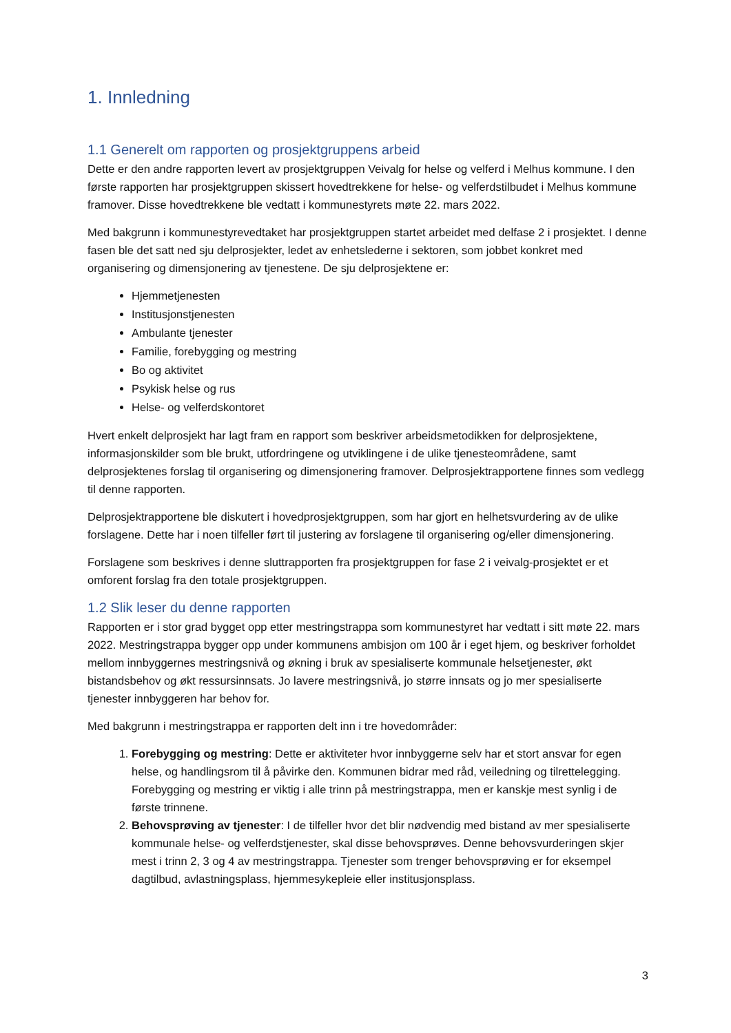1. Innledning
1.1 Generelt om rapporten og prosjektgruppens arbeid
Dette er den andre rapporten levert av prosjektgruppen Veivalg for helse og velferd i Melhus kommune. I den første rapporten har prosjektgruppen skissert hovedtrekkene for helse- og velferdstilbudet i Melhus kommune framover. Disse hovedtrekkene ble vedtatt i kommunestyrets møte 22. mars 2022.
Med bakgrunn i kommunestyrevedtaket har prosjektgruppen startet arbeidet med delfase 2 i prosjektet. I denne fasen ble det satt ned sju delprosjekter, ledet av enhetslederne i sektoren, som jobbet konkret med organisering og dimensjonering av tjenestene. De sju delprosjektene er:
Hjemmetjenesten
Institusjonstjenesten
Ambulante tjenester
Familie, forebygging og mestring
Bo og aktivitet
Psykisk helse og rus
Helse- og velferdskontoret
Hvert enkelt delprosjekt har lagt fram en rapport som beskriver arbeidsmetodikken for delprosjektene, informasjonskilder som ble brukt, utfordringene og utviklingene i de ulike tjenesteområdene, samt delprosjektenes forslag til organisering og dimensjonering framover. Delprosjektrapportene finnes som vedlegg til denne rapporten.
Delprosjektrapportene ble diskutert i hovedprosjektgruppen, som har gjort en helhetsvurdering av de ulike forslagene. Dette har i noen tilfeller ført til justering av forslagene til organisering og/eller dimensjonering.
Forslagene som beskrives i denne sluttrapporten fra prosjektgruppen for fase 2 i veivalg-prosjektet er et omforent forslag fra den totale prosjektgruppen.
1.2 Slik leser du denne rapporten
Rapporten er i stor grad bygget opp etter mestringstrappa som kommunestyret har vedtatt i sitt møte 22. mars 2022. Mestringstrappa bygger opp under kommunens ambisjon om 100 år i eget hjem, og beskriver forholdet mellom innbyggernes mestringsnivå og økning i bruk av spesialiserte kommunale helsetjenester, økt bistandsbehov og økt ressursinnsats. Jo lavere mestringsnivå, jo større innsats og jo mer spesialiserte tjenester innbyggeren har behov for.
Med bakgrunn i mestringstrappa er rapporten delt inn i tre hovedområder:
1. Forebygging og mestring: Dette er aktiviteter hvor innbyggerne selv har et stort ansvar for egen helse, og handlingsrom til å påvirke den. Kommunen bidrar med råd, veiledning og tilrettelegging. Forebygging og mestring er viktig i alle trinn på mestringstrappa, men er kanskje mest synlig i de første trinnene.
2. Behovsprøving av tjenester: I de tilfeller hvor det blir nødvendig med bistand av mer spesialiserte kommunale helse- og velferdstjenester, skal disse behovsprøves. Denne behovsvurderingen skjer mest i trinn 2, 3 og 4 av mestringstrappa. Tjenester som trenger behovsprøving er for eksempel dagtilbud, avlastningsplass, hjemmesykepleie eller institusjonsplass.
3